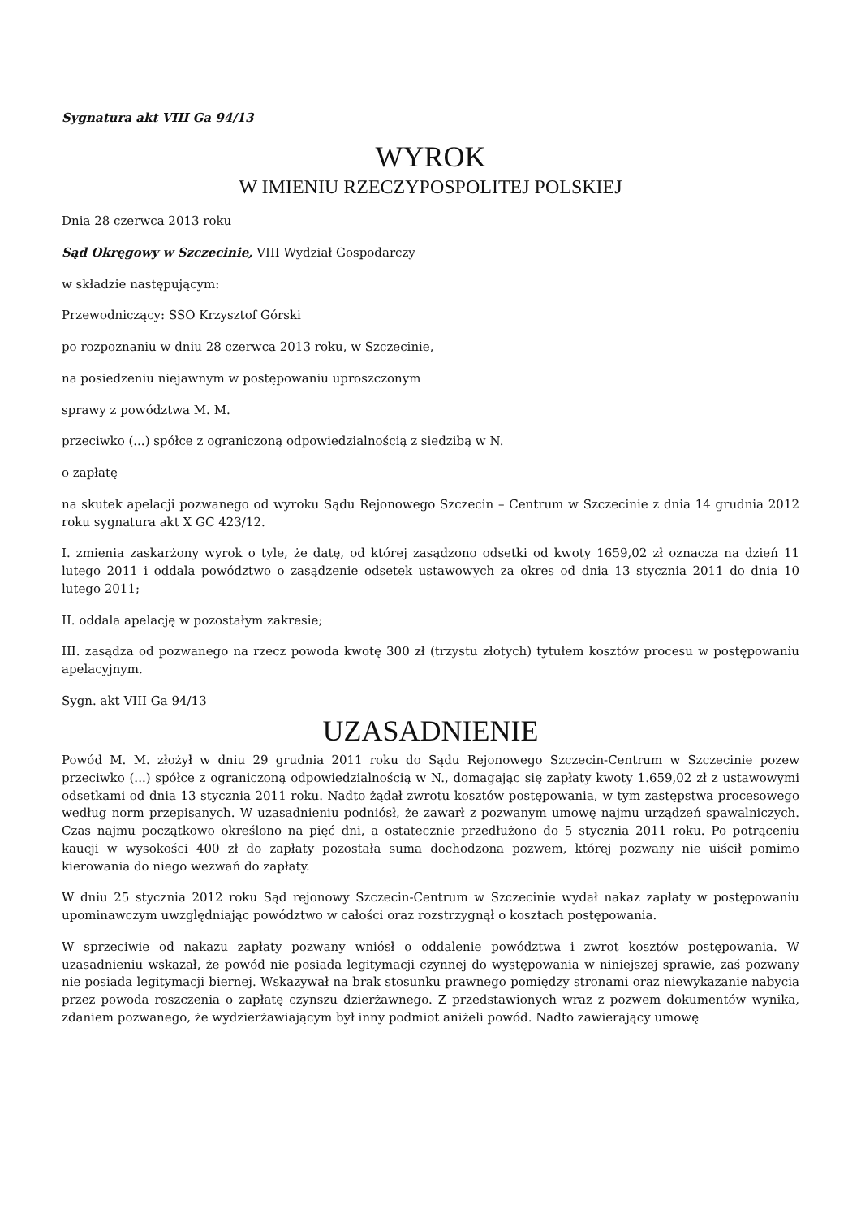Sygnatura akt VIII Ga 94/13
WYROK
W IMIENIU RZECZYPOSPOLITEJ POLSKIEJ
Dnia 28 czerwca 2013 roku
Sąd Okręgowy w Szczecinie, VIII Wydział Gospodarczy
w składzie następującym:
Przewodniczący: SSO Krzysztof Górski
po rozpoznaniu w dniu 28 czerwca 2013 roku, w Szczecinie,
na posiedzeniu niejawnym w postępowaniu uproszczonym
sprawy z powództwa M. M.
przeciwko (...) spółce z ograniczoną odpowiedzialnością z siedzibą w N.
o zapłatę
na skutek apelacji pozwanego od wyroku Sądu Rejonowego Szczecin – Centrum w Szczecinie z dnia 14 grudnia 2012 roku sygnatura akt X GC 423/12.
I. zmienia zaskarżony wyrok o tyle, że datę, od której zasądzono odsetki od kwoty 1659,02 zł oznacza na dzień 11 lutego 2011 i oddala powództwo o zasądzenie odsetek ustawowych za okres od dnia 13 stycznia 2011 do dnia 10 lutego 2011;
II. oddala apelację w pozostałym zakresie;
III. zasądza od pozwanego na rzecz powoda kwotę 300 zł (trzystu złotych) tytułem kosztów procesu w postępowaniu apelacyjnym.
Sygn. akt VIII Ga 94/13
UZASADNIENIE
Powód M. M. złożył w dniu 29 grudnia 2011 roku do Sądu Rejonowego Szczecin-Centrum w Szczecinie pozew przeciwko (...) spółce z ograniczoną odpowiedzialnością w N., domagając się zapłaty kwoty 1.659,02 zł z ustawowymi odsetkami od dnia 13 stycznia 2011 roku. Nadto żądał zwrotu kosztów postępowania, w tym zastępstwa procesowego według norm przepisanych. W uzasadnieniu podniósł, że zawarł z pozwanym umowę najmu urządzeń spawalniczych. Czas najmu początkowo określono na pięć dni, a ostatecznie przedłużono do 5 stycznia 2011 roku. Po potrąceniu kaucji w wysokości 400 zł do zapłaty pozostała suma dochodzona pozwem, której pozwany nie uiścił pomimo kierowania do niego wezwań do zapłaty.
W dniu 25 stycznia 2012 roku Sąd rejonowy Szczecin-Centrum w Szczecinie wydał nakaz zapłaty w postępowaniu upominawczym uwzględniając powództwo w całości oraz rozstrzygnął o kosztach postępowania.
W sprzeciwie od nakazu zapłaty pozwany wniósł o oddalenie powództwa i zwrot kosztów postępowania. W uzasadnieniu wskazał, że powód nie posiada legitymacji czynnej do występowania w niniejszej sprawie, zaś pozwany nie posiada legitymacji biernej. Wskazywał na brak stosunku prawnego pomiędzy stronami oraz niewykazanie nabycia przez powoda roszczenia o zapłatę czynszu dzierżawnego. Z przedstawionych wraz z pozwem dokumentów wynika, zdaniem pozwanego, że wydzierżawiającym był inny podmiot aniżeli powód. Nadto zawierający umowę